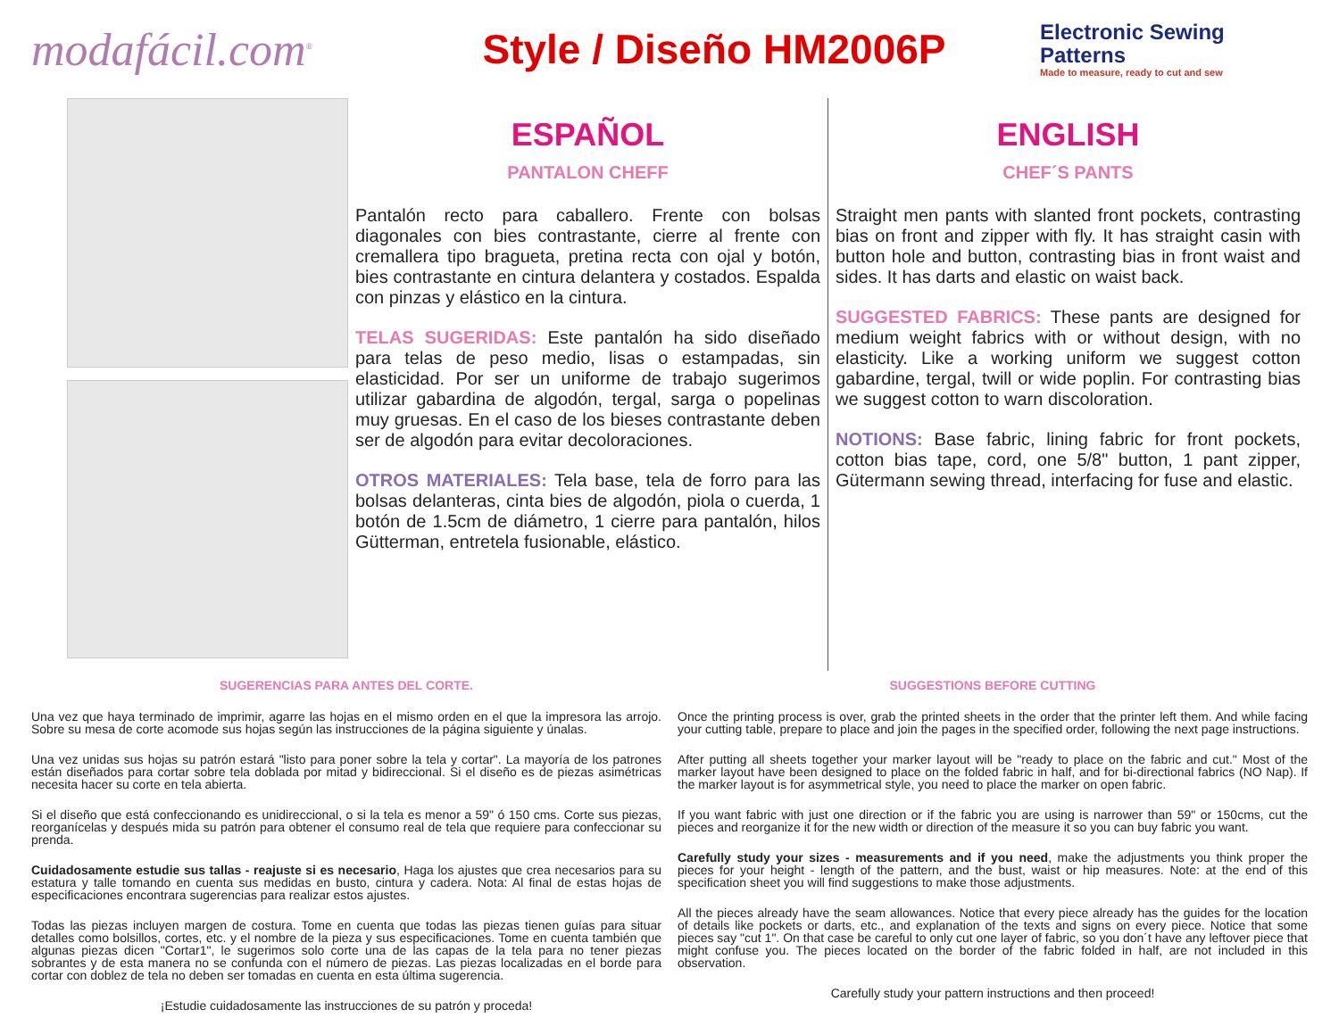modafácil.com<sup>®</sup>
Style / Diseño HM2006P
Electronic Sewing Patterns
Made to measure, ready to cut and sew
ESPAÑOL
PANTALON CHEFF
Pantalón recto para caballero. Frente con bolsas diagonales con bies contrastante, cierre al frente con cremallera tipo bragueta, pretina recta con ojal y botón, bies contrastante en cintura delantera y costados. Espalda con pinzas y elástico en la cintura.
TELAS SUGERIDAS: Este pantalón ha sido diseñado para telas de peso medio, lisas o estampadas, sin elasticidad. Por ser un uniforme de trabajo sugerimos utilizar gabardina de algodón, tergal, sarga o popelinas muy gruesas. En el caso de los bieses contrastante deben ser de algodón para evitar decoloraciones.
OTROS MATERIALES: Tela base, tela de forro para las bolsas delanteras, cinta bies de algodón, piola o cuerda, 1 botón de 1.5cm de diámetro, 1 cierre para pantalón, hilos Gütterman, entretela fusionable, elástico.
ENGLISH
CHEF´S PANTS
Straight men pants with slanted front pockets, contrasting bias on front and zipper with fly. It has straight casin with button hole and button, contrasting bias in front waist and sides. It has darts and elastic on waist back.
SUGGESTED FABRICS: These pants are designed for medium weight fabrics with or without design, with no elasticity. Like a working uniform we suggest cotton gabardine, tergal, twill or wide poplin. For contrasting bias we suggest cotton to warn discoloration.
NOTIONS: Base fabric, lining fabric for front pockets, cotton bias tape, cord, one 5/8" button, 1 pant zipper, Gütermann sewing thread, interfacing for fuse and elastic.
SUGERENCIAS PARA ANTES DEL CORTE.
Una vez que haya terminado de imprimir, agarre las hojas en el mismo orden en el que la impresora las arrojo. Sobre su mesa de corte acomode sus hojas según las instrucciones de la página siguiente y únalas.
Una vez unidas sus hojas su patrón estará "listo para poner sobre la tela y cortar". La mayoría de los patrones están diseñados para cortar sobre tela doblada por mitad y bidireccional. Si el diseño es de piezas asimétricas necesita hacer su corte en tela abierta.
Si el diseño que está confeccionando es unidireccional, o si la tela es menor a 59" ó 150 cms. Corte sus piezas, reorganícelas y después mida su patrón para obtener el consumo real de tela que requiere para confeccionar su prenda.
Cuidadosamente estudie sus tallas - reajuste si es necesario, Haga los ajustes que crea necesarios para su estatura y talle tomando en cuenta sus medidas en busto, cintura y cadera. Nota: Al final de estas hojas de especificaciones encontrara sugerencias para realizar estos ajustes.
Todas las piezas incluyen margen de costura. Tome en cuenta que todas las piezas tienen guías para situar detalles como bolsillos, cortes, etc. y el nombre de la pieza y sus especificaciones. Tome en cuenta también que algunas piezas dicen "Cortar1", le sugerimos solo corte una de las capas de la tela para no tener piezas sobrantes y de esta manera no se confunda con el número de piezas. Las piezas localizadas en el borde para cortar con doblez de tela no deben ser tomadas en cuenta en esta última sugerencia.
¡Estudie cuidadosamente las instrucciones de su patrón y proceda!
SUGGESTIONS BEFORE CUTTING
Once the printing process is over, grab the printed sheets in the order that the printer left them. And while facing your cutting table, prepare to place and join the pages in the specified order, following the next page instructions.
After putting all sheets together your marker layout will be "ready to place on the fabric and cut." Most of the marker layout have been designed to place on the folded fabric in half, and for bi-directional fabrics (NO Nap). If the marker layout is for asymmetrical style, you need to place the marker on open fabric.
If you want fabric with just one direction or if the fabric you are using is narrower than 59" or 150cms, cut the pieces and reorganize it for the new width or direction of the measure it so you can buy fabric you want.
Carefully study your sizes - measurements and if you need, make the adjustments you think proper the pieces for your height - length of the pattern, and the bust, waist or hip measures. Note: at the end of this specification sheet you will find suggestions to make those adjustments.
All the pieces already have the seam allowances. Notice that every piece already has the guides for the location of details like pockets or darts, etc., and explanation of the texts and signs on every piece. Notice that some pieces say "cut 1". On that case be careful to only cut one layer of fabric, so you don´t have any leftover piece that might confuse you. The pieces located on the border of the fabric folded in half, are not included in this observation.
Carefully study your pattern instructions and then proceed!